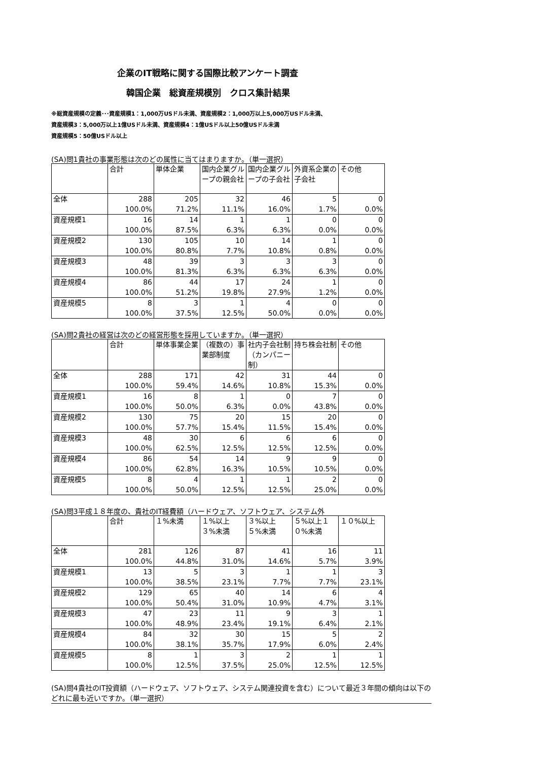企業のIT戦略に関する国際比較アンケート調査
韓国企業　総資産規模別　クロス集計結果
※総資産規模の定義･･･資産規模1：1,000万USドル未満、資産規模2：1,000万以上5,000万USドル未満、
資産規模3：5,000万以上1億USドル未満、資産規模4：1億USドル以上50億USドル未満
資産規模5：50億USドル以上
(SA)問1貴社の事業形態は次のどの属性に当てはまりますか。（単一選択）
| | 合計 | 単体企業 | 国内企業グループの親会社 | 国内企業グループの子会社 | 外資系企業の子会社 | その他 |
| --- | --- | --- | --- | --- | --- | --- |
| 全体 | 288 100.0% | 205 71.2% | 32 11.1% | 46 16.0% | 5 1.7% | 0 0.0% |
| 資産規模1 | 16 100.0% | 14 87.5% | 1 6.3% | 1 6.3% | 0 0.0% | 0 0.0% |
| 資産規模2 | 130 100.0% | 105 80.8% | 10 7.7% | 14 10.8% | 1 0.8% | 0 0.0% |
| 資産規模3 | 48 100.0% | 39 81.3% | 3 6.3% | 3 6.3% | 3 6.3% | 0 0.0% |
| 資産規模4 | 86 100.0% | 44 51.2% | 17 19.8% | 24 27.9% | 1 1.2% | 0 0.0% |
| 資産規模5 | 8 100.0% | 3 37.5% | 1 12.5% | 4 50.0% | 0 0.0% | 0 0.0% |
(SA)問2貴社の経営は次のどの経営形態を採用していますか。（単一選択）
| | 合計 | 単体事業企業 | （複数の）事業部制度 | 社内子会社制（カンパニー制） | 持ち株会社制 | その他 |
| --- | --- | --- | --- | --- | --- | --- |
| 全体 | 288 100.0% | 171 59.4% | 42 14.6% | 31 10.8% | 44 15.3% | 0 0.0% |
| 資産規模1 | 16 100.0% | 8 50.0% | 1 6.3% | 0 0.0% | 7 43.8% | 0 0.0% |
| 資産規模2 | 130 100.0% | 75 57.7% | 20 15.4% | 15 11.5% | 20 15.4% | 0 0.0% |
| 資産規模3 | 48 100.0% | 30 62.5% | 6 12.5% | 6 12.5% | 6 12.5% | 0 0.0% |
| 資産規模4 | 86 100.0% | 54 62.8% | 14 16.3% | 9 10.5% | 9 10.5% | 0 0.0% |
| 資産規模5 | 8 100.0% | 4 50.0% | 1 12.5% | 1 12.5% | 2 25.0% | 0 0.0% |
(SA)問3平成１８年度の、貴社のIT経費額（ハードウェア、ソフトウェア、システム外
| | 合計 | １%未満 | １%以上 ３%未満 | ３%以上 ５%未満 | ５%以上１０%未満 | １０%以上 |
| --- | --- | --- | --- | --- | --- | --- |
| 全体 | 281 100.0% | 126 44.8% | 87 31.0% | 41 14.6% | 16 5.7% | 11 3.9% |
| 資産規模1 | 13 100.0% | 5 38.5% | 3 23.1% | 1 7.7% | 1 7.7% | 3 23.1% |
| 資産規模2 | 129 100.0% | 65 50.4% | 40 31.0% | 14 10.9% | 6 4.7% | 4 3.1% |
| 資産規模3 | 47 100.0% | 23 48.9% | 11 23.4% | 9 19.1% | 3 6.4% | 1 2.1% |
| 資産規模4 | 84 100.0% | 32 38.1% | 30 35.7% | 15 17.9% | 5 6.0% | 2 2.4% |
| 資産規模5 | 8 100.0% | 1 12.5% | 3 37.5% | 2 25.0% | 1 12.5% | 1 12.5% |
(SA)問4貴社のIT投資額（ハードウェア、ソフトウェア、システム関連投資を含む）について最近３年間の傾向は以下のどれに最も近いですか。（単一選択）